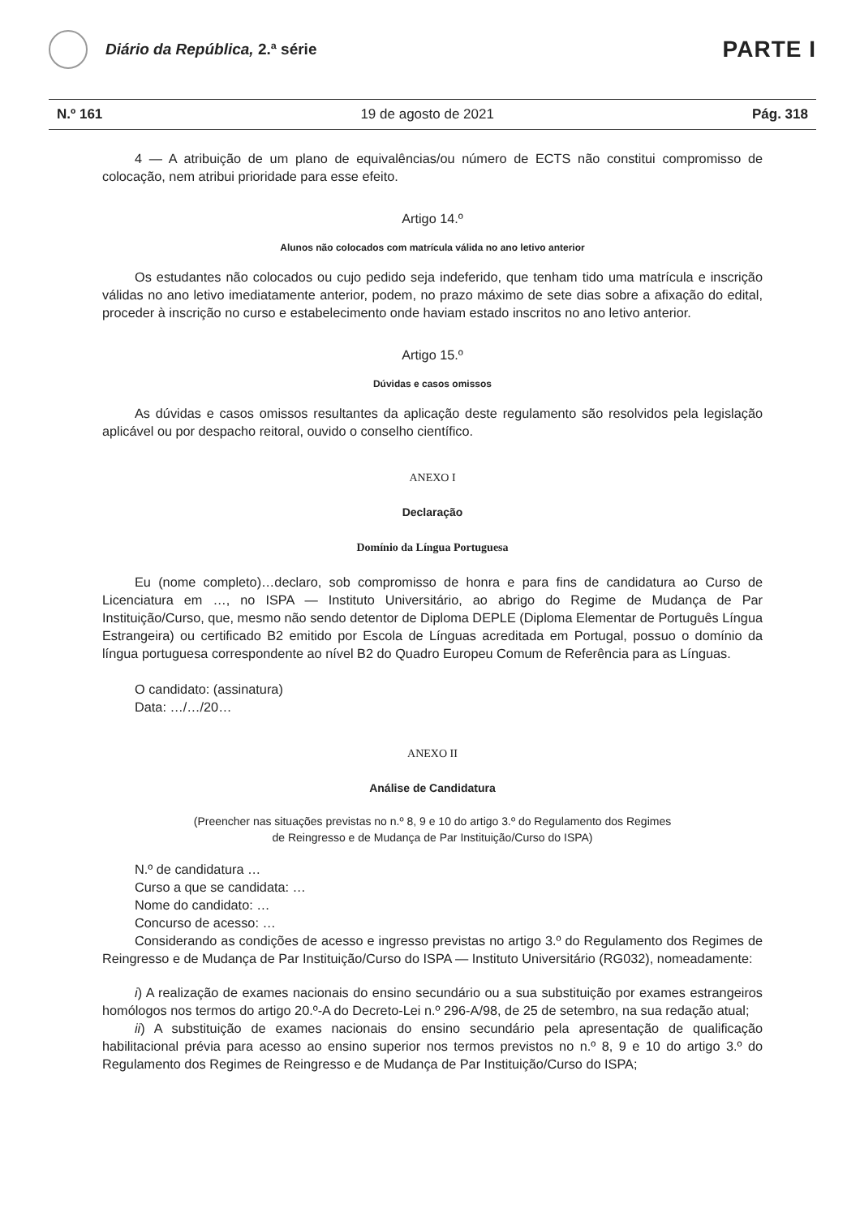Diário da República, 2.ª série
PARTE I
N.º 161 19 de agosto de 2021 Pág. 318
4 — A atribuição de um plano de equivalências/ou número de ECTS não constitui compromisso de colocação, nem atribui prioridade para esse efeito.
Artigo 14.º
Alunos não colocados com matrícula válida no ano letivo anterior
Os estudantes não colocados ou cujo pedido seja indeferido, que tenham tido uma matrícula e inscrição válidas no ano letivo imediatamente anterior, podem, no prazo máximo de sete dias sobre a afixação do edital, proceder à inscrição no curso e estabelecimento onde haviam estado inscritos no ano letivo anterior.
Artigo 15.º
Dúvidas e casos omissos
As dúvidas e casos omissos resultantes da aplicação deste regulamento são resolvidos pela legislação aplicável ou por despacho reitoral, ouvido o conselho científico.
ANEXO I
Declaração
Domínio da Língua Portuguesa
Eu (nome completo)…declaro, sob compromisso de honra e para fins de candidatura ao Curso de Licenciatura em …, no ISPA — Instituto Universitário, ao abrigo do Regime de Mudança de Par Instituição/Curso, que, mesmo não sendo detentor de Diploma DEPLE (Diploma Elementar de Português Língua Estrangeira) ou certificado B2 emitido por Escola de Línguas acreditada em Portugal, possuo o domínio da língua portuguesa correspondente ao nível B2 do Quadro Europeu Comum de Referência para as Línguas.
O candidato: (assinatura)
Data: …/…/20…
ANEXO II
Análise de Candidatura
(Preencher nas situações previstas no n.º 8, 9 e 10 do artigo 3.º do Regulamento dos Regimes
de Reingresso e de Mudança de Par Instituição/Curso do ISPA)
N.º de candidatura …
Curso a que se candidata: …
Nome do candidato: …
Concurso de acesso: …
Considerando as condições de acesso e ingresso previstas no artigo 3.º do Regulamento dos Regimes de Reingresso e de Mudança de Par Instituição/Curso do ISPA — Instituto Universitário (RG032), nomeadamente:
i) A realização de exames nacionais do ensino secundário ou a sua substituição por exames estrangeiros homólogos nos termos do artigo 20.º-A do Decreto-Lei n.º 296-A/98, de 25 de setembro, na sua redação atual;
ii) A substituição de exames nacionais do ensino secundário pela apresentação de qualificação habilitacional prévia para acesso ao ensino superior nos termos previstos no n.º 8, 9 e 10 do artigo 3.º do Regulamento dos Regimes de Reingresso e de Mudança de Par Instituição/Curso do ISPA;